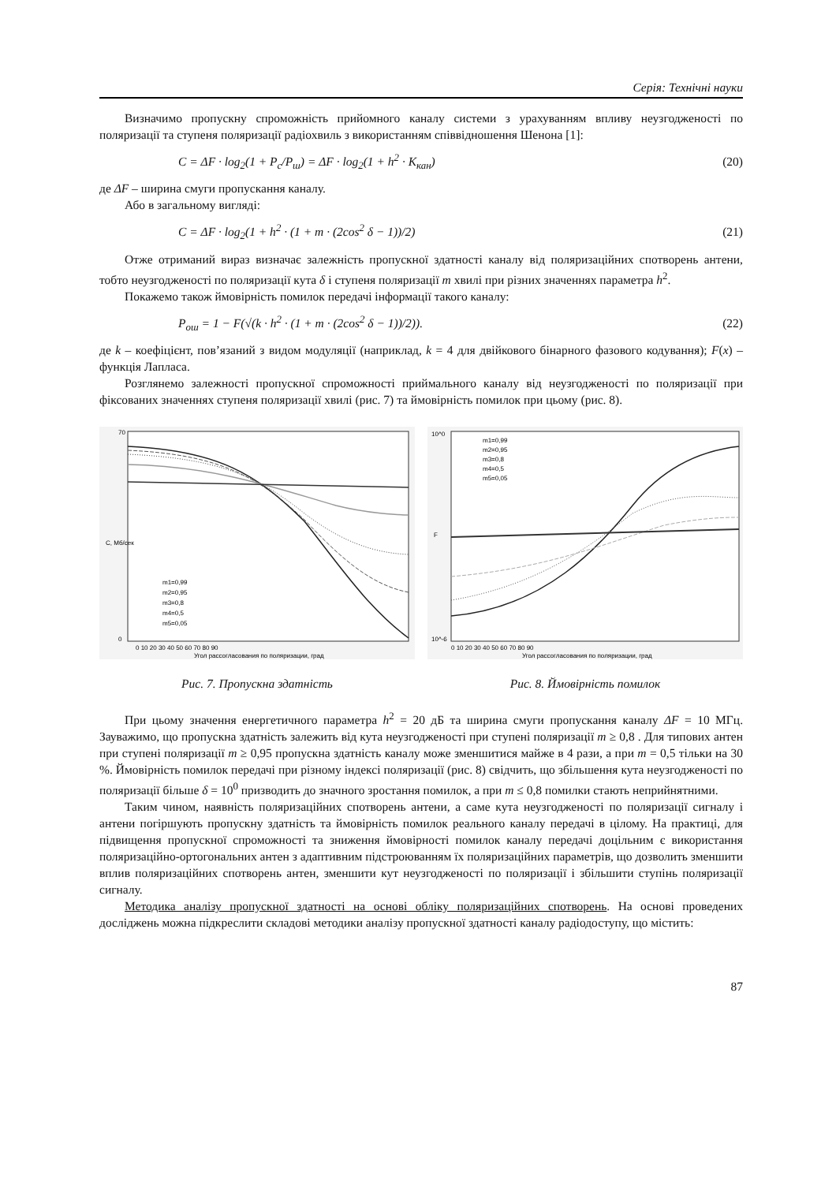Серія: Технічні науки
Визначимо пропускну спроможність прийомного каналу системи з урахуванням впливу неузгодженості по поляризації та ступеня поляризації радіохвиль з використанням співвідношення Шенона [1]:
C = ΔF · log<sub>2</sub>(1 + P<sub>c</sub>/P<sub>ш</sub>) = ΔF · log<sub>2</sub>(1 + h<sup>2</sup> · K<sub>кан</sub>) (20)
де ΔF – ширина смуги пропускання каналу.
Або в загальному вигляді:
C = ΔF · log<sub>2</sub>(1 + h<sup>2</sup> · (1 + m · (2cos<sup>2</sup> δ − 1))/2) (21)
Отже отриманий вираз визначає залежність пропускної здатності каналу від поляризаційних спотворень антени, тобто неузгодженості по поляризації кута δ і ступеня поляризації m хвилі при різних значеннях параметра h<sup>2</sup>.
Покажемо також ймовірність помилок передачі інформації такого каналу:
P<sub>ош</sub> = 1 − F(√(k · h<sup>2</sup> · (1 + m · (2cos<sup>2</sup> δ − 1))/2)). (22)
де k – коефіцієнт, пов’язаний з видом модуляції (наприклад, k = 4 для двійкового бінарного фазового кодування); F(x) – функція Лапласа.
Розглянемо залежності пропускної спроможності приймального каналу від неузгодженості по поляризації при фіксованих значеннях ступеня поляризації хвилі (рис. 7) та ймовірність помилок при цьому (рис. 8).
70
0
0 10 20 30 40 50 60 70 80 90
Угол рассогласования по поляризации, град
C, Мб/сек
m1=0,99
m2=0,95
m3=0,8
m4=0,5
m5=0,05
Рис. 7. Пропускна здатність
10^0
10^-6
F
0 10 20 30 40 50 60 70 80 90
Угол рассогласования по поляризации, град
m1=0,99
m2=0,95
m3=0,8
m4=0,5
m5=0,05
Рис. 8. Ймовірність помилок
При цьому значення енергетичного параметра h<sup>2</sup> = 20 дБ та ширина смуги пропускання каналу ΔF = 10 МГц. Зауважимо, що пропускна здатність залежить від кута неузгодженості при ступені поляризації m ≥ 0,8 . Для типових антен при ступені поляризації m ≥ 0,95 пропускна здатність каналу може зменшитися майже в 4 рази, а при m = 0,5 тільки на 30 %. Ймовірність помилок передачі при різному індексі поляризації (рис. 8) свідчить, що збільшення кута неузгодженості по поляризації більше δ = 10<sup>0</sup> призводить до значного зростання помилок, а при m ≤ 0,8 помилки стають неприйнятними.
Таким чином, наявність поляризаційних спотворень антени, а саме кута неузгодженості по поляризації сигналу і антени погіршують пропускну здатність та ймовірність помилок реального каналу передачі в цілому. На практиці, для підвищення пропускної спроможності та зниження ймовірності помилок каналу передачі доцільним є використання поляризаційно-ортогональних антен з адаптивним підстроюванням їх поляризаційних параметрів, що дозволить зменшити вплив поляризаційних спотворень антен, зменшити кут неузгодженості по поляризації і збільшити ступінь поляризації сигналу.
Методика аналізу пропускної здатності на основі обліку поляризаційних спотворень. На основі проведених досліджень можна підкреслити складові методики аналізу пропускної здатності каналу радіодоступу, що містить:
87